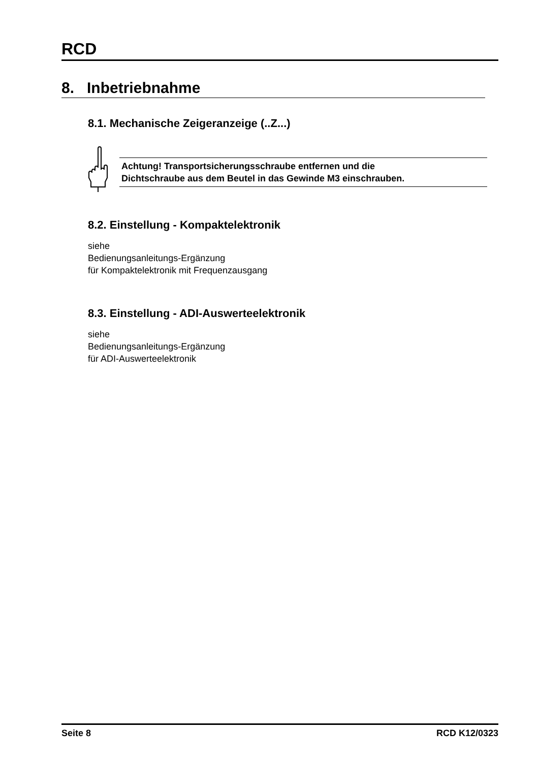RCD
8. Inbetriebnahme
8.1. Mechanische Zeigeranzeige (..Z...)
Achtung! Transportsicherungsschraube entfernen und die
Dichtschraube aus dem Beutel in das Gewinde M3 einschrauben.
8.2. Einstellung - Kompaktelektronik
siehe
Bedienungsanleitungs-Ergänzung
für Kompaktelektronik mit Frequenzausgang
8.3. Einstellung - ADI-Auswerteelektronik
siehe
Bedienungsanleitungs-Ergänzung
für ADI-Auswerteelektronik
Seite 8 RCD K12/0323